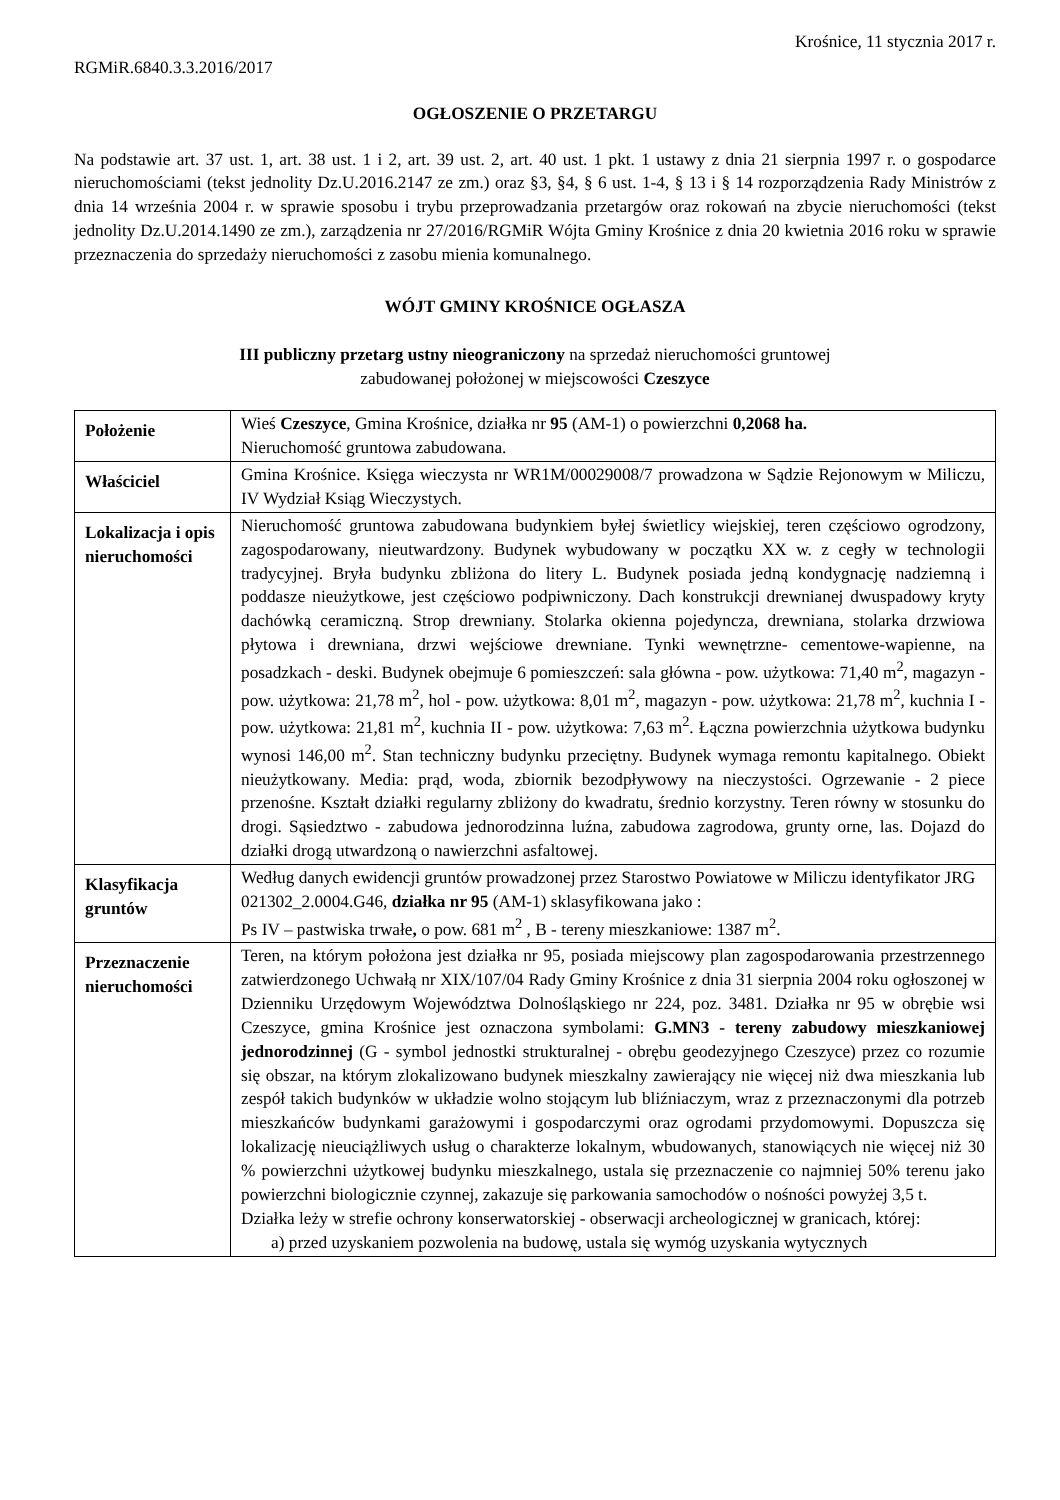Krośnice, 11 stycznia 2017 r.
RGMiR.6840.3.3.2016/2017
OGŁOSZENIE O PRZETARGU
Na podstawie art. 37 ust. 1, art. 38 ust. 1 i 2, art. 39 ust. 2, art. 40 ust. 1 pkt. 1 ustawy z dnia 21 sierpnia 1997 r. o gospodarce nieruchomościami (tekst jednolity Dz.U.2016.2147 ze zm.) oraz §3, §4, § 6 ust. 1-4, § 13 i § 14 rozporządzenia Rady Ministrów z dnia 14 września 2004 r. w sprawie sposobu i trybu przeprowadzania przetargów oraz rokowań na zbycie nieruchomości (tekst jednolity Dz.U.2014.1490 ze zm.), zarządzenia nr 27/2016/RGMiR Wójta Gminy Krośnice z dnia 20 kwietnia 2016 roku w sprawie przeznaczenia do sprzedaży nieruchomości z zasobu mienia komunalnego.
WÓJT GMINY KROŚNICE OGŁASZA
III publiczny przetarg ustny nieograniczony na sprzedaż nieruchomości gruntowej
zabudowanej położonej w miejscowości Czeszyce
| Położenie | Wieś Czeszyce , Gmina Krośnice, działka nr 95 (AM-1) o powierzchni 0,2068 ha. Nieruchomość gruntowa zabudowana. |
| Właściciel | Gmina Krośnice. Księga wieczysta nr WR1M/00029008/7 prowadzona w Sądzie Rejonowym w Miliczu, IV Wydział Ksiąg Wieczystych. |
| Lokalizacja i opis nieruchomości | Nieruchomość gruntowa zabudowana budynkiem byłej świetlicy wiejskiej, teren częściowo ogrodzony, zagospodarowany, nieutwardzony. Budynek wybudowany w początku XX w. z cegły w technologii tradycyjnej. Bryła budynku zbliżona do litery L. Budynek posiada jedną kondygnację nadziemną i poddasze nieużytkowe, jest częściowo podpiwniczony. Dach konstrukcji drewnianej dwuspadowy kryty dachówką ceramiczną. Strop drewniany. Stolarka okienna pojedyncza, drewniana, stolarka drzwiowa płytowa i drewniana, drzwi wejściowe drewniane. Tynki wewnętrzne- cementowe-wapienne, na posadzkach - deski. Budynek obejmuje 6 pomieszczeń: sala główna - pow. użytkowa: 71,40 m<sup>2</sup>, magazyn - pow. użytkowa: 21,78 m<sup>2</sup>, hol - pow. użytkowa: 8,01 m<sup>2</sup>, magazyn - pow. użytkowa: 21,78 m<sup>2</sup>, kuchnia I - pow. użytkowa: 21,81 m<sup>2</sup>, kuchnia II - pow. użytkowa: 7,63 m<sup>2</sup>. Łączna powierzchnia użytkowa budynku wynosi 146,00 m<sup>2</sup>. Stan techniczny budynku przeciętny. Budynek wymaga remontu kapitalnego. Obiekt nieużytkowany. Media: prąd, woda, zbiornik bezodpływowy na nieczystości. Ogrzewanie - 2 piece przenośne. Kształt działki regularny zbliżony do kwadratu, średnio korzystny. Teren równy w stosunku do drogi. Sąsiedztwo - zabudowa jednorodzinna luźna, zabudowa zagrodowa, grunty orne, las. Dojazd do działki drogą utwardzoną o nawierzchni asfaltowej. |
| Klasyfikacja gruntów | Według danych ewidencji gruntów prowadzonej przez Starostwo Powiatowe w Miliczu identyfikator JRG 021302_2.0004.G46, działka nr 95 (AM-1) sklasyfikowana jako : Ps IV – pastwiska trwałe , o pow. 681 m<sup>2</sup> , B - tereny mieszkaniowe: 1387 m<sup>2</sup>. |
| Przeznaczenie nieruchomości | Teren, na którym położona jest działka nr 95, posiada miejscowy plan zagospodarowania przestrzennego zatwierdzonego Uchwałą nr XIX/107/04 Rady Gminy Krośnice z dnia 31 sierpnia 2004 roku ogłoszonej w Dzienniku Urzędowym Województwa Dolnośląskiego nr 224, poz. 3481. Działka nr 95 w obrębie wsi Czeszyce, gmina Krośnice jest oznaczona symbolami: G.MN3 - tereny zabudowy mieszkaniowej jednorodzinnej (G - symbol jednostki strukturalnej - obrębu geodezyjnego Czeszyce) przez co rozumie się obszar, na którym zlokalizowano budynek mieszkalny zawierający nie więcej niż dwa mieszkania lub zespół takich budynków w układzie wolno stojącym lub bliźniaczym, wraz z przeznaczonymi dla potrzeb mieszkańców budynkami garażowymi i gospodarczymi oraz ogrodami przydomowymi. Dopuszcza się lokalizację nieuciążliwych usług o charakterze lokalnym, wbudowanych, stanowiących nie więcej niż 30 % powierzchni użytkowej budynku mieszkalnego, ustala się przeznaczenie co najmniej 50% terenu jako powierzchni biologicznie czynnej, zakazuje się parkowania samochodów o nośności powyżej 3,5 t. Działka leży w strefie ochrony konserwatorskiej - obserwacji archeologicznej w granicach, której: a) przed uzyskaniem pozwolenia na budowę, ustala się wymóg uzyskania wytycznych |